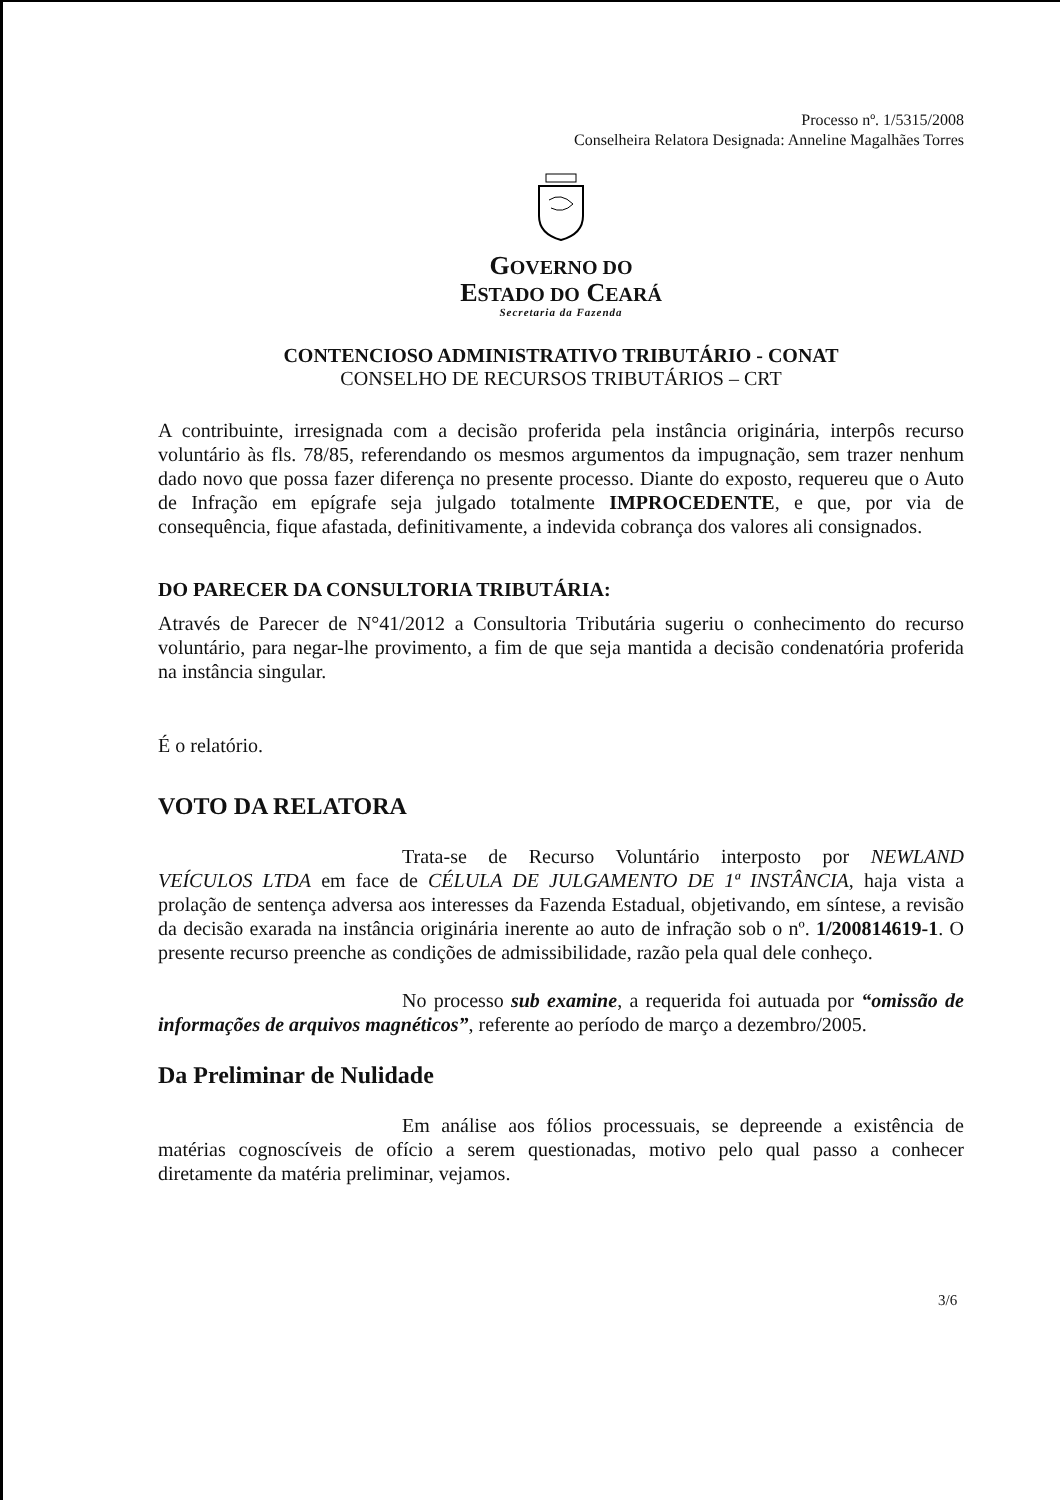Processo nº. 1/5315/2008
Conselheira Relatora Designada: Anneline Magalhães Torres
GOVERNO DO
ESTADO DO CEARÁ
Secretaria da Fazenda
CONTENCIOSO ADMINISTRATIVO TRIBUTÁRIO - CONAT
CONSELHO DE RECURSOS TRIBUTÁRIOS – CRT
A contribuinte, irresignada com a decisão proferida pela instância originária, interpôs recurso voluntário às fls. 78/85, referendando os mesmos argumentos da impugnação, sem trazer nenhum dado novo que possa fazer diferença no presente processo. Diante do exposto, requereu que o Auto de Infração em epígrafe seja julgado totalmente IMPROCEDENTE, e que, por via de consequência, fique afastada, definitivamente, a indevida cobrança dos valores ali consignados.
DO PARECER DA CONSULTORIA TRIBUTÁRIA:
Através de Parecer de N°41/2012 a Consultoria Tributária sugeriu o conhecimento do recurso voluntário, para negar-lhe provimento, a fim de que seja mantida a decisão condenatória proferida na instância singular.
É o relatório.
VOTO DA RELATORA
Trata-se de Recurso Voluntário interposto por NEWLAND VEÍCULOS LTDA em face de CÉLULA DE JULGAMENTO DE 1ª INSTÂNCIA, haja vista a prolação de sentença adversa aos interesses da Fazenda Estadual, objetivando, em síntese, a revisão da decisão exarada na instância originária inerente ao auto de infração sob o nº. 1/200814619-1. O presente recurso preenche as condições de admissibilidade, razão pela qual dele conheço.
No processo sub examine, a requerida foi autuada por “omissão de informações de arquivos magnéticos”, referente ao período de março a dezembro/2005.
Da Preliminar de Nulidade
Em análise aos fólios processuais, se depreende a existência de matérias cognoscíveis de ofício a serem questionadas, motivo pelo qual passo a conhecer diretamente da matéria preliminar, vejamos.
3/6